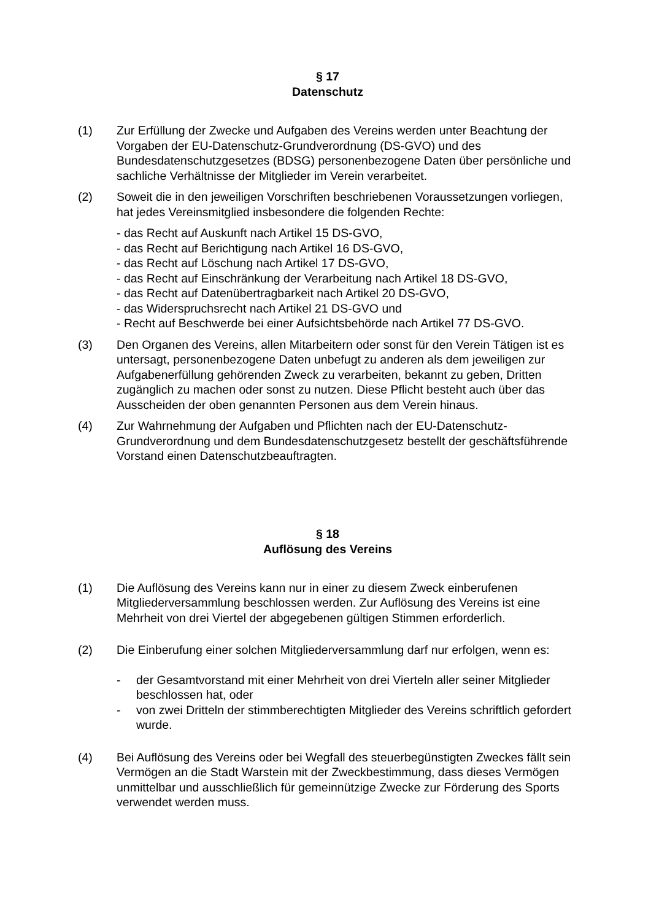§ 17
Datenschutz
(1) Zur Erfüllung der Zwecke und Aufgaben des Vereins werden unter Beachtung der Vorgaben der EU-Datenschutz-Grundverordnung (DS-GVO) und des Bundesdatenschutzgesetzes (BDSG) personenbezogene Daten über persönliche und sachliche Verhältnisse der Mitglieder im Verein verarbeitet.
(2) Soweit die in den jeweiligen Vorschriften beschriebenen Voraussetzungen vorliegen, hat jedes Vereinsmitglied insbesondere die folgenden Rechte:
- das Recht auf Auskunft nach Artikel 15 DS-GVO,
- das Recht auf Berichtigung nach Artikel 16 DS-GVO,
- das Recht auf Löschung nach Artikel 17 DS-GVO,
- das Recht auf Einschränkung der Verarbeitung nach Artikel 18 DS-GVO,
- das Recht auf Datenübertragbarkeit nach Artikel 20 DS-GVO,
- das Widerspruchsrecht nach Artikel 21 DS-GVO und
- Recht auf Beschwerde bei einer Aufsichtsbehörde nach Artikel 77 DS-GVO.
(3) Den Organen des Vereins, allen Mitarbeitern oder sonst für den Verein Tätigen ist es untersagt, personenbezogene Daten unbefugt zu anderen als dem jeweiligen zur Aufgabenerfüllung gehörenden Zweck zu verarbeiten, bekannt zu geben, Dritten zugänglich zu machen oder sonst zu nutzen. Diese Pflicht besteht auch über das Ausscheiden der oben genannten Personen aus dem Verein hinaus.
(4) Zur Wahrnehmung der Aufgaben und Pflichten nach der EU-Datenschutz-Grundverordnung und dem Bundesdatenschutzgesetz bestellt der geschäftsführende Vorstand einen Datenschutzbeauftragten.
§ 18
Auflösung des Vereins
(1) Die Auflösung des Vereins kann nur in einer zu diesem Zweck einberufenen Mitgliederversammlung beschlossen werden. Zur Auflösung des Vereins ist eine Mehrheit von drei Viertel der abgegebenen gültigen Stimmen erforderlich.
(2) Die Einberufung einer solchen Mitgliederversammlung darf nur erfolgen, wenn es:
- der Gesamtvorstand mit einer Mehrheit von drei Vierteln aller seiner Mitglieder beschlossen hat, oder
- von zwei Dritteln der stimmberechtigten Mitglieder des Vereins schriftlich gefordert wurde.
(4) Bei Auflösung des Vereins oder bei Wegfall des steuerbegünstigten Zweckes fällt sein Vermögen an die Stadt Warstein mit der Zweckbestimmung, dass dieses Vermögen unmittelbar und ausschließlich für gemeinnützige Zwecke zur Förderung des Sports verwendet werden muss.